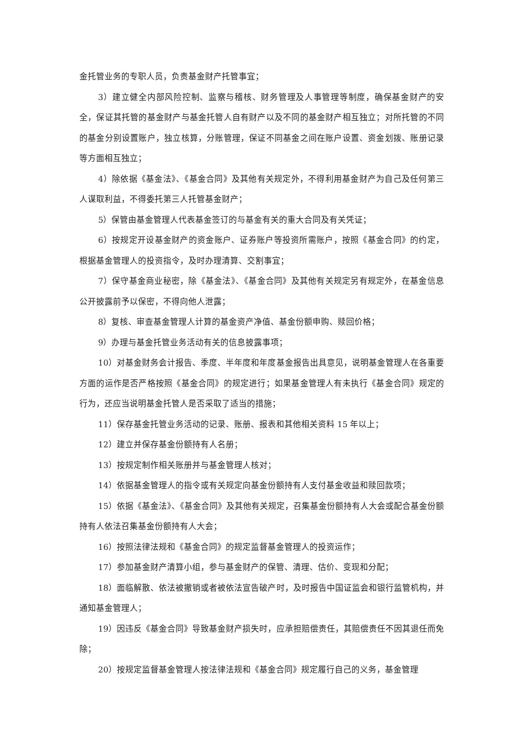金托管业务的专职人员，负责基金财产托管事宜；
3）建立健全内部风险控制、监察与稽核、财务管理及人事管理等制度，确保基金财产的安全，保证其托管的基金财产与基金托管人自有财产以及不同的基金财产相互独立；对所托管的不同的基金分别设置账户，独立核算，分账管理，保证不同基金之间在账户设置、资金划拨、账册记录等方面相互独立；
4）除依据《基金法》、《基金合同》及其他有关规定外，不得利用基金财产为自己及任何第三人谋取利益，不得委托第三人托管基金财产；
5）保管由基金管理人代表基金签订的与基金有关的重大合同及有关凭证；
6）按规定开设基金财产的资金账户、证券账户等投资所需账户，按照《基金合同》的约定，根据基金管理人的投资指令，及时办理清算、交割事宜；
7）保守基金商业秘密，除《基金法》、《基金合同》及其他有关规定另有规定外，在基金信息公开披露前予以保密，不得向他人泄露；
8）复核、审查基金管理人计算的基金资产净值、基金份额申购、赎回价格；
9）办理与基金托管业务活动有关的信息披露事项；
10）对基金财务会计报告、季度、半年度和年度基金报告出具意见，说明基金管理人在各重要方面的运作是否严格按照《基金合同》的规定进行；如果基金管理人有未执行《基金合同》规定的行为，还应当说明基金托管人是否采取了适当的措施；
11）保存基金托管业务活动的记录、账册、报表和其他相关资料 15 年以上；
12）建立并保存基金份额持有人名册；
13）按规定制作相关账册并与基金管理人核对；
14）依据基金管理人的指令或有关规定向基金份额持有人支付基金收益和赎回款项；
15）依据《基金法》、《基金合同》及其他有关规定，召集基金份额持有人大会或配合基金份额持有人依法召集基金份额持有人大会；
16）按照法律法规和《基金合同》的规定监督基金管理人的投资运作；
17）参加基金财产清算小组，参与基金财产的保管、清理、估价、变现和分配；
18）面临解散、依法被撤销或者被依法宣告破产时，及时报告中国证监会和银行监管机构，并通知基金管理人；
19）因违反《基金合同》导致基金财产损失时，应承担赔偿责任，其赔偿责任不因其退任而免除；
20）按规定监督基金管理人按法律法规和《基金合同》规定履行自己的义务，基金管理